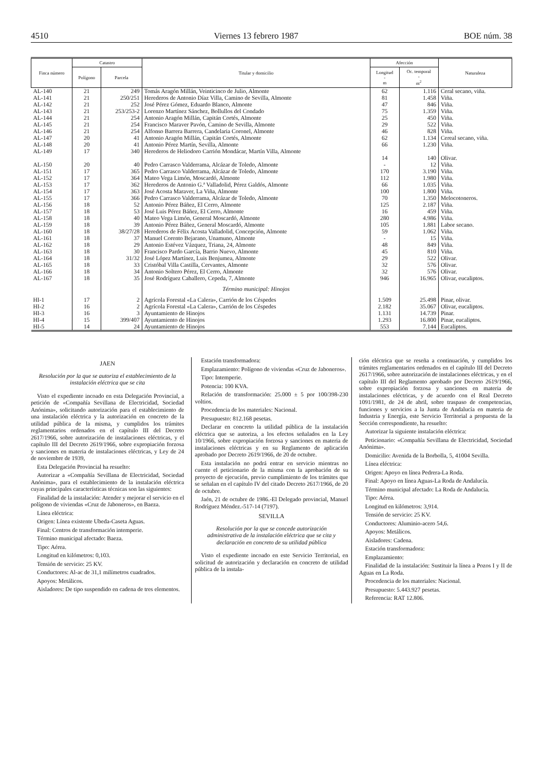4510 Viernes 13 febrero 1987 BOE núm. 38
| Finca número | Catastro | | Titular y domicilio | Afección | | Naturaleza |
| --- | --- | --- | --- | --- | --- | --- |
| | Polígono | Parcela | | Longitud - m | Oc. temporal - m<sup>2</sup> | |
| AL-140 | 21 | 249 | Tomás Aragón Millán, Veinticinco de Julio, Almonte | 62 | 1.116 | Ceral secano, viña. |
| AL-141 | 21 | 250/251 | Herederos de Antonio Díaz Villa, Camino de Sevilla, Almonte | 81 | 1.458 | Viña. |
| AL-142 | 21 | 252 | José Pérez Gómez, Eduardo Blanco, Almonte | 47 | 846 | Viña. |
| AL-143 | 21 | 253/253-2 | Lorenzo Martínez Sánchez, Bollullos del Condado | 75 | 1.359 | Viña. |
| AL-144 | 21 | 254 | Antonio Aragón Millán, Capitán Cortés, Almonte | 25 | 450 | Viña. |
| AL-145 | 21 | 254 | Francisco Maraver Pavón, Camino de Sevilla, Almonte | 29 | 522 | Viña. |
| AL-146 | 21 | 254 | Alfonso Barrera Barrera, Candelaria Coronel, Almonte | 46 | 828 | Viña. |
| AL-147 | 20 | 41 | Antonio Aragón Millán, Capitán Cortés, Almonte | 62 | 1.134 | Cereal secano, viña. |
| AL-148 | 20 | 41 | Antonio Pérez Martín, Sevilla, Almonte | 66 | 1.230 | Viña. |
| AL-149 | 17 | 340 | Herederos de Heliodoro Carrión Mondácar, Martín Villa, Almonte | 14 | 140 | Olivar. |
| AL-150 | 20 | 40 | Pedro Carrasco Valderrama, Alcázar de Toledo, Almonte | - | 12 | Viña. |
| AL-151 | 17 | 365 | Pedro Carrasco Valderrama, Alcázar de Toledo, Almonte | 170 | 3.190 | Viña. |
| AL-152 | 17 | 364 | Mateo Vega Limón, Moscardó, Almonte | 112 | 1.980 | Viña. |
| AL-153 | 17 | 362 | Herederos de Antonio G.ª Valladolid, Pérez Galdós, Almonte | 66 | 1.035 | Viña. |
| AL-154 | 17 | 363 | José Acosta Maraver, La Viña, Almonte | 100 | 1.800 | Viña. |
| AL-155 | 17 | 366 | Pedro Carrasco Valderrama, Alcázar de Toledo, Almonte | 70 | 1.350 | Melocotoneros. |
| AL-156 | 18 | 52 | Antonio Pérez Báñez, El Cerro, Almonte | 125 | 2.187 | Viña. |
| AL-157 | 18 | 53 | José Luis Pérez Báñez, El Cerro, Almonte | 16 | 459 | Viña. |
| AL-158 | 18 | 40 | Mateo Vega Limón, General Moscardó, Almonte | 280 | 4.986 | Viña. |
| AL-159 | 18 | 39 | Antonio Pérez Báñez, General Moscardó, Almonte | 105 | 1.881 | Labor secano. |
| AL-160 | 18 | 38/27/28 | Herederos de Félix Acosta Valladolid, Concepción, Almonte | 59 | 1.062 | Viña. |
| AL-161 | 18 | 37 | Manuel Corento Bejarano, Unamuno, Almonte | - | 15 | Viña. |
| AL-162 | 18 | 29 | Antonio Estévez Vázquez, Triana, 24, Almonte | 48 | 849 | Viña. |
| AL-163 | 18 | 30 | Francisco Pardo García, Barrio Nuevo, Almonte | 45 | 810 | Viña. |
| AL-164 | 18 | 31/32 | José López Martínez, Luis Benjumea, Almonte | 29 | 522 | Olivar. |
| AL-165 | 18 | 33 | Cristóbal Villa Castilla, Cervantes, Almonte | 32 | 576 | Olivar. |
| AL-166 | 18 | 34 | Antonio Soltero Pérez, El Cerro, Almonte | 32 | 576 | Olivar. |
| AL-167 | 18 | 35 | José Rodríguez Caballero, Cepeda, 7, Almonte | 946 | 16.965 | Olivar, eucaliptos. |
| | | | Término municipal: Hinojos | | | |
| HI-1 | 17 | 2 | Agrícola Forestal «La Calera», Carrión de los Céspedes | 1.509 | 25.498 | Pinar, olivar. |
| HI-2 | 16 | 2 | Agrícola Forestal «La Calera», Carrión de los Céspedes | 2.182 | 35.067 | Olivar, eucaliptos. |
| HI-3 | 16 | 3 | Ayuntamiento de Hinojos | 1.131 | 14.739 | Pinar. |
| HI-4 | 15 | 399/407 | Ayuntamiento de Hinojos | 1.293 | 16.800 | Pinar, eucaliptos. |
| HI-5 | 14 | 24 | Ayuntamiento de Hinojos | 553 | 7.144 | Eucaliptos. |
JAEN
Resolución por la que se autoriza el establecimiento de la instalación eléctrica que se cita
Visto el expediente incoado en esta Delegación Provincial, a petición de «Compañía Sevillana de Electricidad, Sociedad Anónima», solicitando autorización para el establecimiento de una instalación eléctrica y la autorización en concreto de la utilidad pública de la misma, y cumplidos los trámites reglamentarios ordenados en el capítulo III del Decreto 2617/1966, sobre autorización de instalaciones eléctricas, y el capítulo III del Decreto 2619/1966, sobre expropiación forzosa y sanciones en materia de instalaciones eléctricas, y Ley de 24 de noviembre de 1939,
Esta Delegación Provincial ha resuelto:
Autorizar a «Compañía Sevillana de Electricidad, Sociedad Anónima», para el establecimiento de la instalación eléctrica cuyas principales características técnicas son las siguientes:
Finalidad de la instalación: Atender y mejorar el servicio en el polígono de viviendas «Cruz de Jaboneros», en Baeza.
Línea eléctrica:
Origen: Línea existente Ubeda-Caseta Aguas.
Final: Centros de transformación intemperie.
Término municipal afectado: Baeza.
Tipo: Aérea.
Longitud en kilómetros: 0,103.
Tensión de servicio: 25 KV.
Conductores: Al-ac de 31,1 milímetros cuadrados.
Apoyos: Metálicos.
Aisladores: De tipo suspendido en cadena de tres elementos.
Estación transformadora:
Emplazamiento: Polígono de viviendas «Cruz de Jaboneros».
Tipo: Intemperie.
Potencia: 100 KVA.
Relación de transformación: 25.000 ± 5 por 100/398-230 voltios.
Procedencia de los materiales: Nacional.
Presupuesto: 812.168 pesetas.
Declarar en concreto la utilidad pública de la instalación eléctrica que se autoriza, a los efectos señalados en la Ley 10/1966, sobre expropiación forzosa y sanciones en materia de instalaciones eléctricas y en su Reglamento de aplicación aprobado por Decreto 2619/1966, de 20 de octubre.
Esta instalación no podrá entrar en servicio mientras no cuente el peticionario de la misma con la aprobación de su proyecto de ejecución, previo cumplimiento de los trámites que se señalan en el capítulo IV del citado Decreto 2617/1966, de 20 de octubre.
Jaén, 21 de octubre de 1986.-El Delegado provincial, Manuel Rodríguez Méndez.-517-14 (7197).
SEVILLA
Resolución por la que se concede autorización administrativa de la instalación eléctrica que se cita y declaración en concreto de su utilidad pública
Visto el expediente incoado en este Servicio Territorial, en solicitud de autorización y declaración en concreto de utilidad pública de la instala-
ción eléctrica que se reseña a continuación, y cumplidos los trámites reglamentarios ordenados en el capítulo III del Decreto 2617/1966, sobre autorización de instalaciones eléctricas, y en el capítulo III del Reglamento aprobado por Decreto 2619/1966, sobre expropiación forzosa y sanciones en materia de instalaciones eléctricas, y de acuerdo con el Real Decreto 1091/1981, de 24 de abril, sobre traspaso de competencias, funciones y servicios a la Junta de Andalucía en materia de Industria y Energía, este Servicio Territorial a propuesta de la Sección correspondiente, ha resuelto:
Autorizar la siguiente instalación eléctrica:
Peticionario: «Compañía Sevillana de Electricidad, Sociedad Anónima».
Domicilio: Avenida de la Borbolla, 5, 41004 Sevilla.
Línea eléctrica:
Origen: Apoyo en línea Pedrera-La Roda.
Final: Apoyo en línea Aguas-La Roda de Andalucía.
Término municipal afectado: La Roda de Andalucía.
Tipo: Aérea.
Longitud en kilómetros: 3,914.
Tensión de servicio: 25 KV.
Conductores: Aluminio-acero 54,6.
Apoyos: Metálicos.
Aisladores: Cadena.
Estación transformadora:
Emplazamiento:
Finalidad de la instalación: Sustituir la línea a Pozos I y II de Aguas en La Roda.
Procedencia de los materiales: Nacional.
Presupuesto: 5.443.927 pesetas.
Referencia: RAT 12.806.